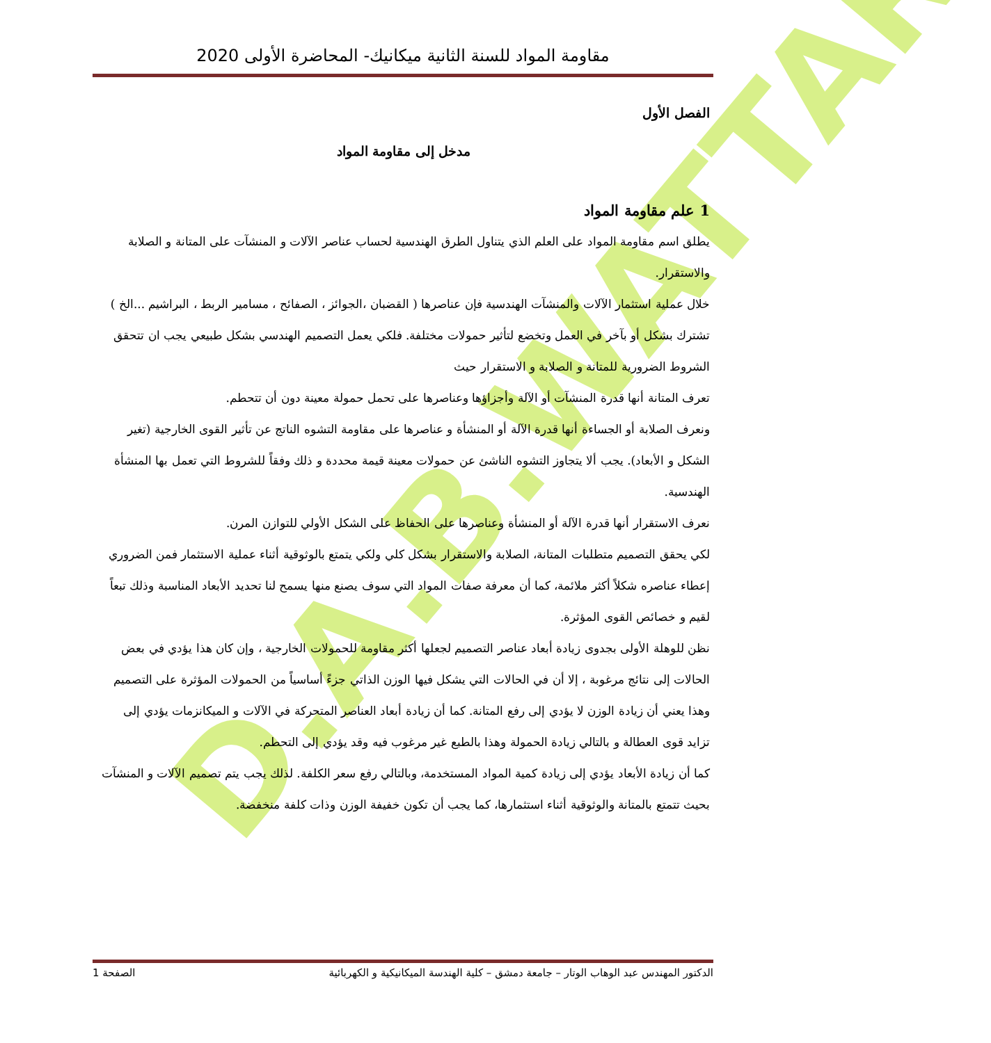D.A.B.WATTAR
مقاومة المواد للسنة الثانية ميكانيك- المحاضرة الأولى 2020
الفصل الأول
مدخل إلى مقاومة المواد
1 علم مقاومة المواد
يطلق اسم مقاومة المواد على العلم الذي يتناول الطرق الهندسية لحساب عناصر الآلات و المنشآت على المتانة و الصلابة والاستقرار.
خلال عملية استثمار الآلات والمنشآت الهندسية فإن عناصرها ( القضبان ،الجوائز ، الصفائح ، مسامير الربط ، البراشيم ...الخ ) تشترك بشكل أو بآخر في العمل وتخضع لتأثير حمولات مختلفة. فلكي يعمل التصميم الهندسي بشكل طبيعي يجب ان تتحقق الشروط الضرورية للمتانة و الصلابة و الاستقرار حيث
تعرف المتانة أنها قدرة المنشآت أو الآلة وأجزاؤها وعناصرها على تحمل حمولة معينة دون أن تتحطم.
ونعرف الصلابة أو الجساءة أنها قدرة الآلة أو المنشأة و عناصرها على مقاومة التشوه الناتج عن تأثير القوى الخارجية (تغير الشكل و الأبعاد). يجب ألا يتجاوز التشوه الناشئ عن حمولات معينة قيمة محددة و ذلك وفقاً للشروط التي تعمل بها المنشأة الهندسية.
نعرف الاستقرار أنها قدرة الآلة أو المنشأة وعناصرها على الحفاظ على الشكل الأولي للتوازن المرن.
لكي يحقق التصميم متطلبات المتانة، الصلابة والاستقرار بشكل كلي ولكي يتمتع بالوثوقية أثناء عملية الاستثمار فمن الضروري إعطاء عناصره شكلاً أكثر ملائمة، كما أن معرفة صفات المواد التي سوف يصنع منها يسمح لنا تحديد الأبعاد المناسبة وذلك تبعاً لقيم و خصائص القوى المؤثرة.
نظن للوهلة الأولى بجدوى زيادة أبعاد عناصر التصميم لجعلها أكثر مقاومة للحمولات الخارجية ، وإن كان هذا يؤدي في بعض الحالات إلى نتائج مرغوبة ، إلا أن في الحالات التي يشكل فيها الوزن الذاتي جزءً أساسياً من الحمولات المؤثرة على التصميم وهذا يعني أن زيادة الوزن لا يؤدي إلى رفع المتانة. كما أن زيادة أبعاد العناصر المتحركة في الآلات و الميكانزمات يؤدي إلى تزايد قوى العطالة و بالتالي زيادة الحمولة وهذا بالطبع غير مرغوب فيه وقد يؤدي إلى التحطم.
كما أن زيادة الأبعاد يؤدي إلى زيادة كمية المواد المستخدمة، وبالتالي رفع سعر الكلفة. لذلك يجب يتم تصميم الآلات و المنشآت بحيث تتمتع بالمتانة والوثوقية أثناء استثمارها، كما يجب أن تكون خفيفة الوزن وذات كلفة منخفضة.
الدكتور المهندس عبد الوهاب الوتار – جامعة دمشق – كلية الهندسة الميكانيكية و الكهربائية الصفحة 1